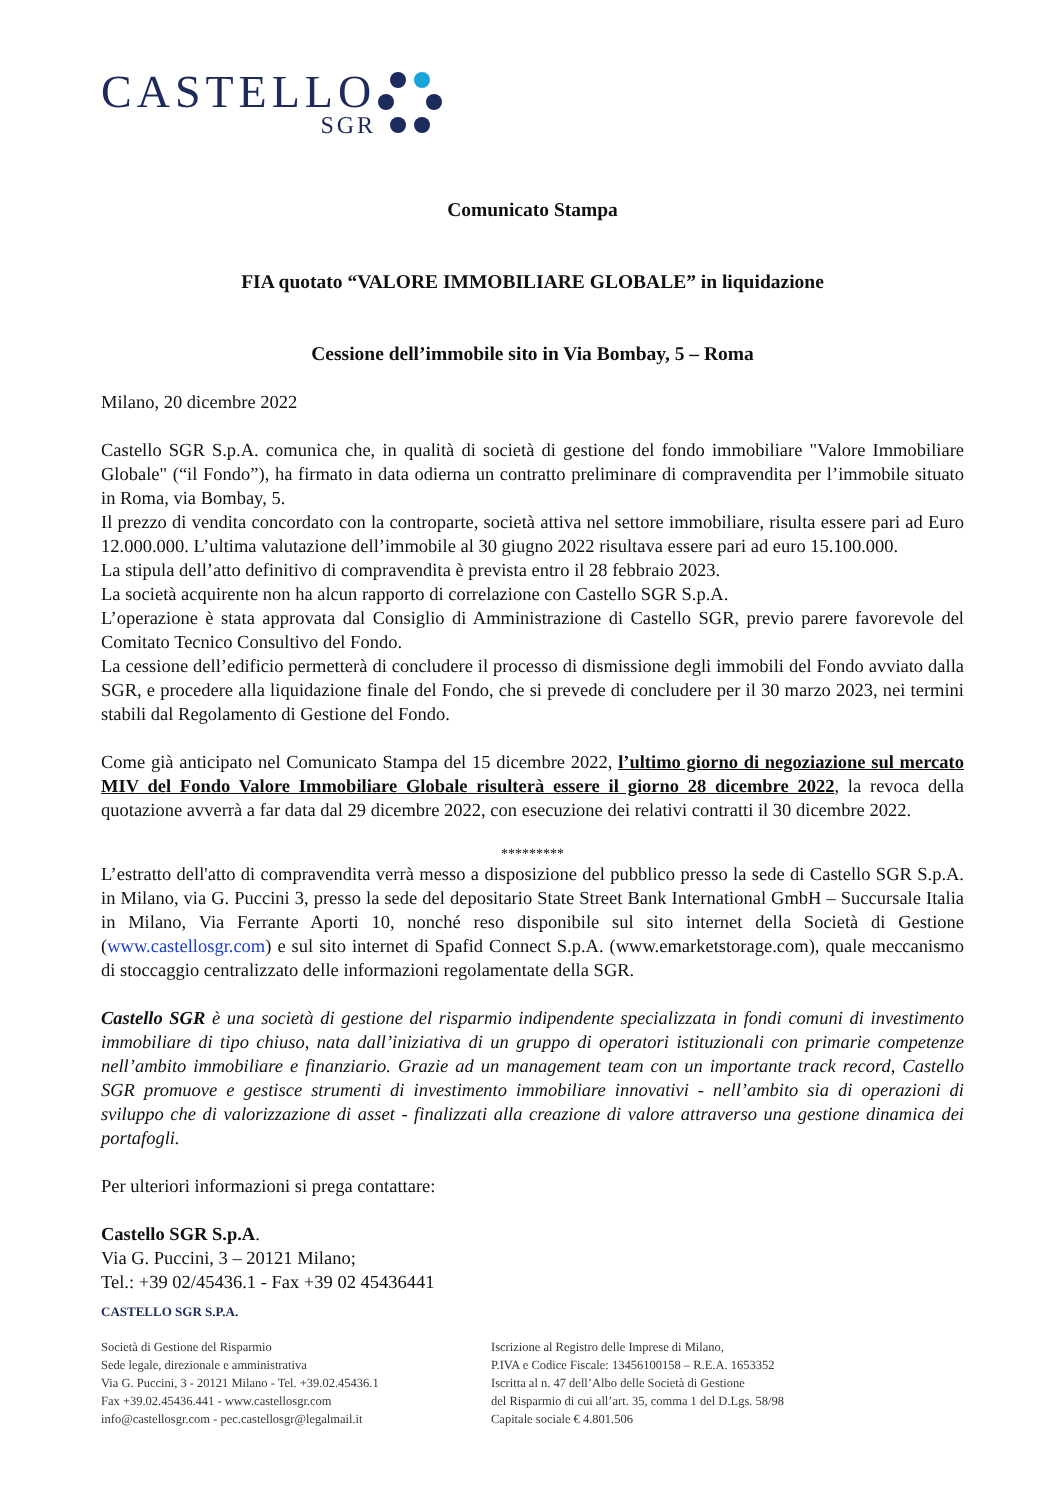CASTELLO
SGR
Comunicato Stampa
FIA quotato “VALORE IMMOBILIARE GLOBALE” in liquidazione
Cessione dell’immobile sito in Via Bombay, 5 – Roma
Milano, 20 dicembre 2022
Castello SGR S.p.A. comunica che, in qualità di società di gestione del fondo immobiliare "Valore Immobiliare Globale" (“il Fondo”), ha firmato in data odierna un contratto preliminare di compravendita per l’immobile situato in Roma, via Bombay, 5.
Il prezzo di vendita concordato con la controparte, società attiva nel settore immobiliare, risulta essere pari ad Euro 12.000.000. L’ultima valutazione dell’immobile al 30 giugno 2022 risultava essere pari ad euro 15.100.000.
La stipula dell’atto definitivo di compravendita è prevista entro il 28 febbraio 2023.
La società acquirente non ha alcun rapporto di correlazione con Castello SGR S.p.A.
L’operazione è stata approvata dal Consiglio di Amministrazione di Castello SGR, previo parere favorevole del Comitato Tecnico Consultivo del Fondo.
La cessione dell’edificio permetterà di concludere il processo di dismissione degli immobili del Fondo avviato dalla SGR, e procedere alla liquidazione finale del Fondo, che si prevede di concludere per il 30 marzo 2023, nei termini stabili dal Regolamento di Gestione del Fondo.
Come già anticipato nel Comunicato Stampa del 15 dicembre 2022, l’ultimo giorno di negoziazione sul mercato MIV del Fondo Valore Immobiliare Globale risulterà essere il giorno 28 dicembre 2022, la revoca della quotazione avverrà a far data dal 29 dicembre 2022, con esecuzione dei relativi contratti il 30 dicembre 2022.
*********
L’estratto dell'atto di compravendita verrà messo a disposizione del pubblico presso la sede di Castello SGR S.p.A. in Milano, via G. Puccini 3, presso la sede del depositario State Street Bank International GmbH – Succursale Italia in Milano, Via Ferrante Aporti 10, nonché reso disponibile sul sito internet della Società di Gestione (www.castellosgr.com) e sul sito internet di Spafid Connect S.p.A. (www.emarketstorage.com), quale meccanismo di stoccaggio centralizzato delle informazioni regolamentate della SGR.
Castello SGR è una società di gestione del risparmio indipendente specializzata in fondi comuni di investimento immobiliare di tipo chiuso, nata dall’iniziativa di un gruppo di operatori istituzionali con primarie competenze nell’ambito immobiliare e finanziario. Grazie ad un management team con un importante track record, Castello SGR promuove e gestisce strumenti di investimento immobiliare innovativi - nell’ambito sia di operazioni di sviluppo che di valorizzazione di asset - finalizzati alla creazione di valore attraverso una gestione dinamica dei portafogli.
Per ulteriori informazioni si prega contattare:
Castello SGR S.p.A.
Via G. Puccini, 3 – 20121 Milano;
Tel.: +39 02/45436.1 - Fax +39 02 45436441
CASTELLO SGR S.P.A.
Società di Gestione del Risparmio
Sede legale, direzionale e amministrativa
Via G. Puccini, 3 - 20121 Milano - Tel. +39.02.45436.1
Fax +39.02.45436.441 - www.castellosgr.com
info@castellosgr.com - pec.castellosgr@legalmail.it
Iscrizione al Registro delle Imprese di Milano,
P.IVA e Codice Fiscale: 13456100158 – R.E.A. 1653352
Iscritta al n. 47 dell’Albo delle Società di Gestione
del Risparmio di cui all’art. 35, comma 1 del D.Lgs. 58/98
Capitale sociale € 4.801.506